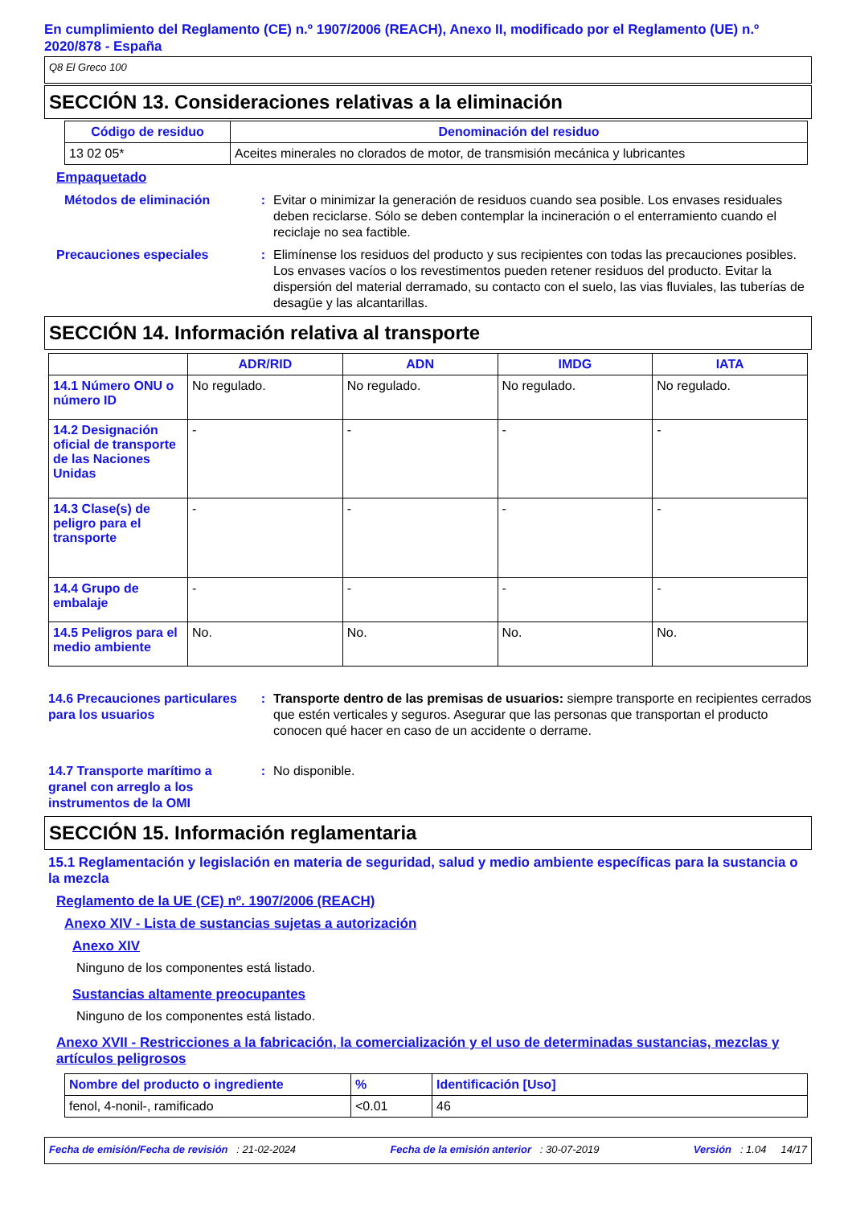En cumplimiento del Reglamento (CE) n.º 1907/2006 (REACH), Anexo II, modificado por el Reglamento (UE) n.º 2020/878 - España
Q8 El Greco 100
SECCIÓN 13. Consideraciones relativas a la eliminación
| Código de residuo | Denominación del residuo |
| --- | --- |
| 13 02 05* | Aceites minerales no clorados de motor, de transmisión mecánica y lubricantes |
Empaquetado
Métodos de eliminación : Evitar o minimizar la generación de residuos cuando sea posible. Los envases residuales deben reciclarse. Sólo se deben contemplar la incineración o el enterramiento cuando el reciclaje no sea factible.
Precauciones especiales : Elimínense los residuos del producto y sus recipientes con todas las precauciones posibles. Los envases vacíos o los revestimentos pueden retener residuos del producto. Evitar la dispersión del material derramado, su contacto con el suelo, las vias fluviales, las tuberías de desagüe y las alcantarillas.
SECCIÓN 14. Información relativa al transporte
| | ADR/RID | ADN | IMDG | IATA |
| --- | --- | --- | --- | --- |
| 14.1 Número ONU o número ID | No regulado. | No regulado. | No regulado. | No regulado. |
| 14.2 Designación oficial de transporte de las Naciones Unidas | - | - | - | - |
| 14.3 Clase(s) de peligro para el transporte | - | - | - | - |
| 14.4 Grupo de embalaje | - | - | - | - |
| 14.5 Peligros para el medio ambiente | No. | No. | No. | No. |
14.6 Precauciones particulares para los usuarios
: Transporte dentro de las premisas de usuarios: siempre transporte en recipientes cerrados que estén verticales y seguros. Asegurar que las personas que transportan el producto conocen qué hacer en caso de un accidente o derrame.
14.7 Transporte marítimo a granel con arreglo a los instrumentos de la OMI
: No disponible.
SECCIÓN 15. Información reglamentaria
15.1 Reglamentación y legislación en materia de seguridad, salud y medio ambiente específicas para la sustancia o la mezcla
Reglamento de la UE (CE) nº. 1907/2006 (REACH)
Anexo XIV - Lista de sustancias sujetas a autorización
Anexo XIV
Ninguno de los componentes está listado.
Sustancias altamente preocupantes
Ninguno de los componentes está listado.
Anexo XVII - Restricciones a la fabricación, la comercialización y el uso de determinadas sustancias, mezclas y artículos peligrosos
| Nombre del producto o ingrediente | % | Identificación [Uso] |
| --- | --- | --- |
| fenol, 4-nonil-, ramificado | <0.01 | 46 |
Fecha de emisión/Fecha de revisión : 21-02-2024 Fecha de la emisión anterior : 30-07-2019 Versión : 1.04 14/17